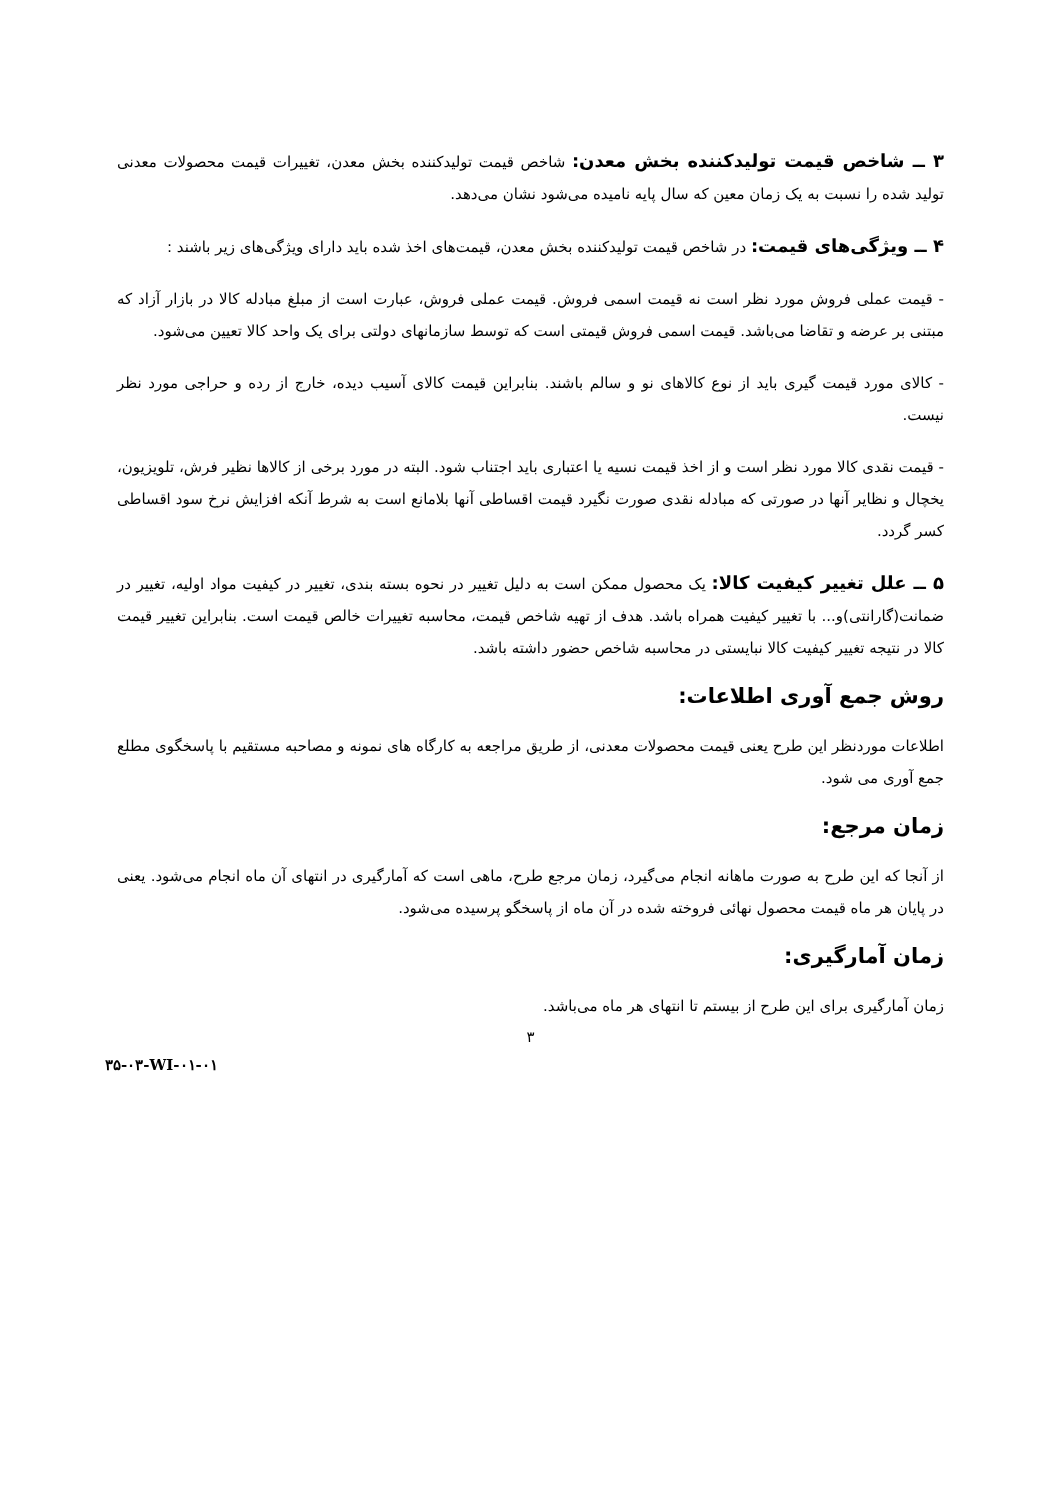۳ ــ شاخص قیمت تولیدکننده بخش معدن: شاخص قیمت تولیدکننده بخش معدن، تغییرات قیمت محصولات معدنی تولید شده را نسبت به یک زمان معین که سال پایه نامیده می‌شود نشان می‌دهد.
۴ ــ ویژگی‌های قیمت: در شاخص قیمت تولیدکننده بخش معدن، قیمت‌های اخذ شده باید دارای ویژگی‌های زیر باشند :
- قیمت عملی فروش مورد نظر است نه قیمت اسمی فروش. قیمت عملی فروش، عبارت است از مبلغ مبادله کالا در بازار آزاد که مبتنی بر عرضه و تقاضا می‌باشد. قیمت اسمی فروش قیمتی است که توسط سازمانهای دولتی برای یک واحد کالا تعیین می‌شود.
- کالای مورد قیمت گیری باید از نوع کالاهای نو و سالم باشند. بنابراین قیمت کالای آسیب دیده، خارج از رده و حراجی مورد نظر نیست.
- قیمت نقدی کالا مورد نظر است و از اخذ قیمت نسیه یا اعتباری باید اجتناب شود. البته در مورد برخی از کالاها نظیر فرش، تلویزیون، یخچال و نظایر آنها در صورتی که مبادله نقدی صورت نگیرد قیمت اقساطی آنها بلامانع است به شرط آنکه افزایش نرخ سود اقساطی کسر گردد.
۵ ــ علل تغییر کیفیت کالا: یک محصول ممکن است به دلیل تغییر در نحوه بسته بندی، تغییر در کیفیت مواد اولیه، تغییر در ضمانت(گارانتی)و... با تغییر کیفیت همراه باشد. هدف از تهیه شاخص قیمت، محاسبه تغییرات خالص قیمت است. بنابراین تغییر قیمت کالا در نتیجه تغییر کیفیت کالا نبایستی در محاسبه شاخص حضور داشته باشد.
روش جمع آوری اطلاعات:
اطلاعات موردنظر این طرح یعنی قیمت محصولات معدنی، از طریق مراجعه به کارگاه های نمونه و مصاحبه مستقیم با پاسخگوی مطلع جمع آوری می شود.
زمان مرجع:
از آنجا که این طرح به صورت ماهانه انجام می‌گیرد، زمان مرجع طرح، ماهی است که آمارگیری در انتهای آن ماه انجام می‌شود. یعنی در پایان هر ماه قیمت محصول نهائی فروخته شده در آن ماه از پاسخگو پرسیده می‌شود.
زمان آمارگیری:
زمان آمارگیری برای این طرح از بیستم تا انتهای هر ماه می‌باشد.
۳
۳۵-۰۳-WI-۰۱-۰۱